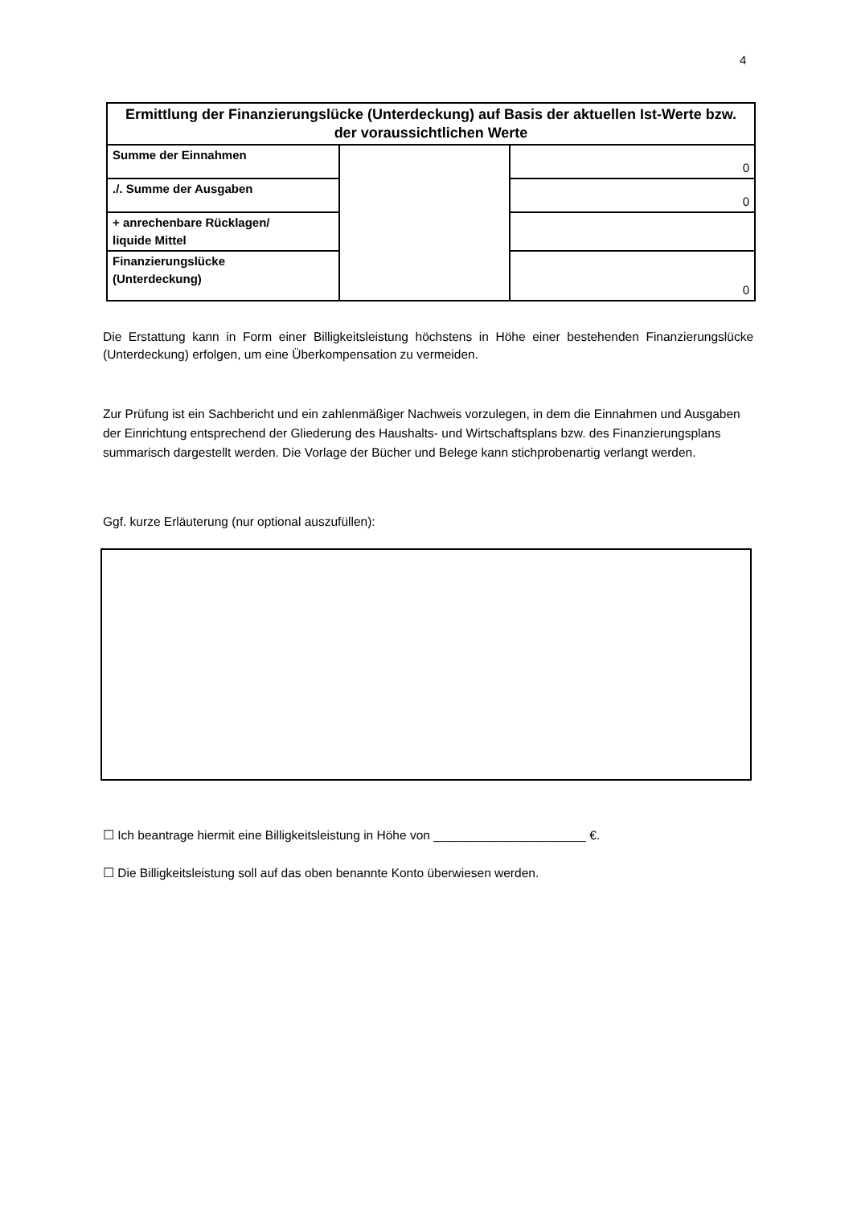4
| Ermittlung der Finanzierungslücke (Unterdeckung) auf Basis der aktuellen Ist-Werte bzw. der voraussichtlichen Werte | | |
| --- | --- | --- |
| Summe der Einnahmen | | 0 |
| ./. Summe der Ausgaben | | 0 |
| + anrechenbare Rücklagen/ liquide Mittel | | |
| Finanzierungslücke (Unterdeckung) | | 0 |
Die Erstattung kann in Form einer Billigkeitsleistung höchstens in Höhe einer bestehenden Finanzierungslücke (Unterdeckung) erfolgen, um eine Überkompensation zu vermeiden.
Zur Prüfung ist ein Sachbericht und ein zahlenmäßiger Nachweis vorzulegen, in dem die Einnahmen und Ausgaben der Einrichtung entsprechend der Gliederung des Haushalts- und Wirtschaftsplans bzw. des Finanzierungsplans summarisch dargestellt werden. Die Vorlage der Bücher und Belege kann stichprobenartig verlangt werden.
Ggf. kurze Erläuterung (nur optional auszufüllen):
☐ Ich beantrage hiermit eine Billigkeitsleistung in Höhe von ______________________ €.
☐ Die Billigkeitsleistung soll auf das oben benannte Konto überwiesen werden.